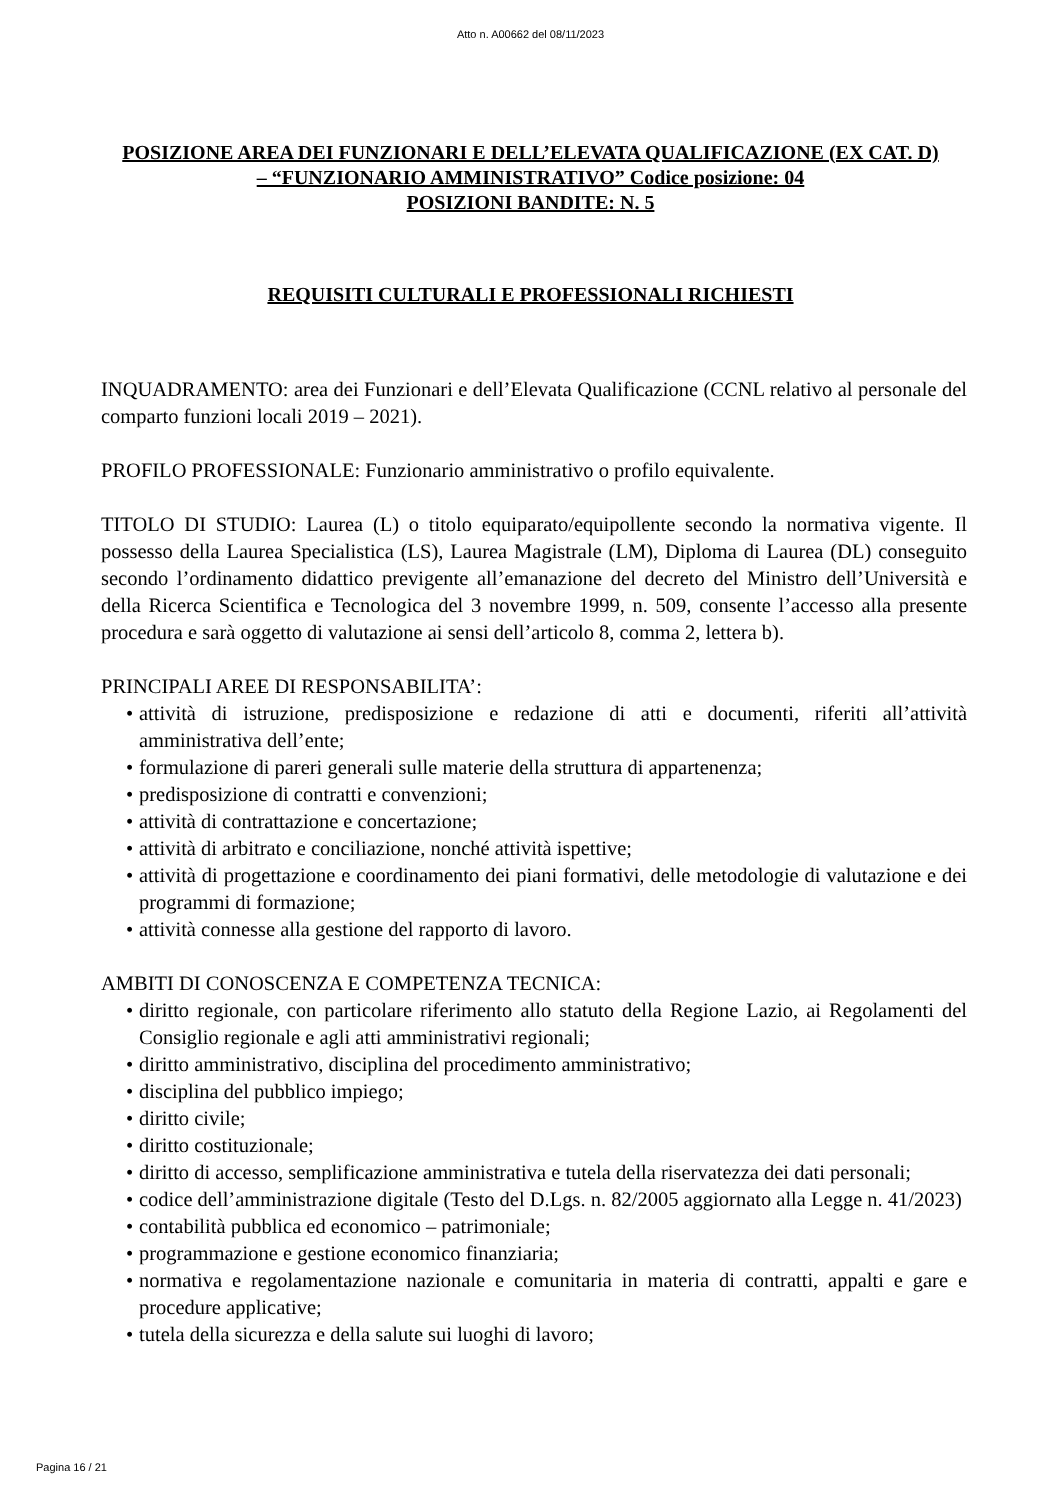Atto n. A00662 del 08/11/2023
POSIZIONE AREA DEI FUNZIONARI E DELL’ELEVATA QUALIFICAZIONE (EX CAT. D) – “FUNZIONARIO AMMINISTRATIVO” Codice posizione: 04
POSIZIONI BANDITE: N. 5
REQUISITI CULTURALI E PROFESSIONALI RICHIESTI
INQUADRAMENTO: area dei Funzionari e dell’Elevata Qualificazione (CCNL relativo al personale del comparto funzioni locali 2019 – 2021).
PROFILO PROFESSIONALE: Funzionario amministrativo o profilo equivalente.
TITOLO DI STUDIO: Laurea (L) o titolo equiparato/equipollente secondo la normativa vigente. Il possesso della Laurea Specialistica (LS), Laurea Magistrale (LM), Diploma di Laurea (DL) conseguito secondo l’ordinamento didattico previgente all’emanazione del decreto del Ministro dell’Università e della Ricerca Scientifica e Tecnologica del 3 novembre 1999, n. 509, consente l’accesso alla presente procedura e sarà oggetto di valutazione ai sensi dell’articolo 8, comma 2, lettera b).
PRINCIPALI AREE DI RESPONSABILITA’:
• attività di istruzione, predisposizione e redazione di atti e documenti, riferiti all’attività amministrativa dell’ente;
• formulazione di pareri generali sulle materie della struttura di appartenenza;
• predisposizione di contratti e convenzioni;
• attività di contrattazione e concertazione;
• attività di arbitrato e conciliazione, nonché attività ispettive;
• attività di progettazione e coordinamento dei piani formativi, delle metodologie di valutazione e dei programmi di formazione;
• attività connesse alla gestione del rapporto di lavoro.
AMBITI DI CONOSCENZA E COMPETENZA TECNICA:
• diritto regionale, con particolare riferimento allo statuto della Regione Lazio, ai Regolamenti del Consiglio regionale e agli atti amministrativi regionali;
• diritto amministrativo, disciplina del procedimento amministrativo;
• disciplina del pubblico impiego;
• diritto civile;
• diritto costituzionale;
• diritto di accesso, semplificazione amministrativa e tutela della riservatezza dei dati personali;
• codice dell’amministrazione digitale (Testo del D.Lgs. n. 82/2005 aggiornato alla Legge n. 41/2023)
• contabilità pubblica ed economico – patrimoniale;
• programmazione e gestione economico finanziaria;
• normativa e regolamentazione nazionale e comunitaria in materia di contratti, appalti e gare e procedure applicative;
• tutela della sicurezza e della salute sui luoghi di lavoro;
Pagina 16 / 21